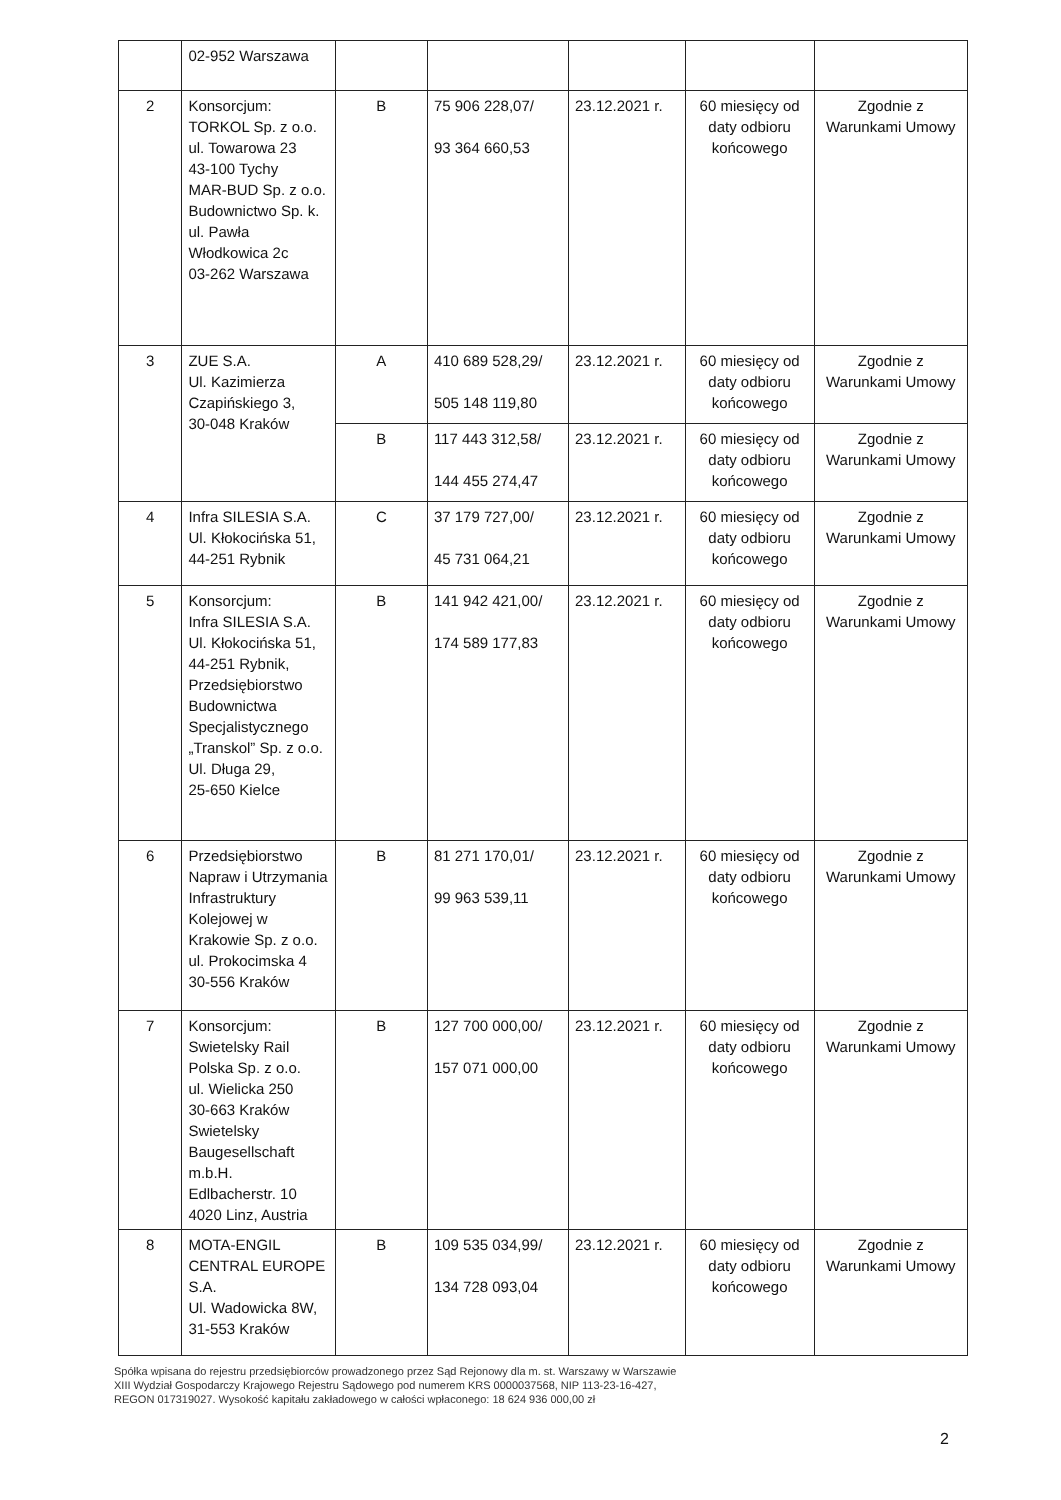| | 02-952 Warszawa | | | | | |
| 2 | Konsorcjum: TORKOL Sp. z o.o. ul. Towarowa 23 43-100 Tychy MAR-BUD Sp. z o.o. Budownictwo Sp. k. ul. Pawła Włodkowica 2c 03-262 Warszawa | B | 75 906 228,07/ 93 364 660,53 | 23.12.2021 r. | 60 miesięcy od daty odbioru końcowego | Zgodnie z Warunkami Umowy |
| 3 | ZUE S.A. Ul. Kazimierza Czapińskiego 3, 30-048 Kraków | A | 410 689 528,29/ 505 148 119,80 | 23.12.2021 r. | 60 miesięcy od daty odbioru końcowego | Zgodnie z Warunkami Umowy |
| | | B | 117 443 312,58/ 144 455 274,47 | 23.12.2021 r. | 60 miesięcy od daty odbioru końcowego | Zgodnie z Warunkami Umowy |
| 4 | Infra SILESIA S.A. Ul. Kłokocińska 51, 44-251 Rybnik | C | 37 179 727,00/ 45 731 064,21 | 23.12.2021 r. | 60 miesięcy od daty odbioru końcowego | Zgodnie z Warunkami Umowy |
| 5 | Konsorcjum: Infra SILESIA S.A. Ul. Kłokocińska 51, 44-251 Rybnik, Przedsiębiorstwo Budownictwa Specjalistycznego „Transkol” Sp. z o.o. Ul. Długa 29, 25-650 Kielce | B | 141 942 421,00/ 174 589 177,83 | 23.12.2021 r. | 60 miesięcy od daty odbioru końcowego | Zgodnie z Warunkami Umowy |
| 6 | Przedsiębiorstwo Napraw i Utrzymania Infrastruktury Kolejowej w Krakowie Sp. z o.o. ul. Prokocimska 4 30-556 Kraków | B | 81 271 170,01/ 99 963 539,11 | 23.12.2021 r. | 60 miesięcy od daty odbioru końcowego | Zgodnie z Warunkami Umowy |
| 7 | Konsorcjum: Swietelsky Rail Polska Sp. z o.o. ul. Wielicka 250 30-663 Kraków Swietelsky Baugesellschaft m.b.H. Edlbacherstr. 10 4020 Linz, Austria | B | 127 700 000,00/ 157 071 000,00 | 23.12.2021 r. | 60 miesięcy od daty odbioru końcowego | Zgodnie z Warunkami Umowy |
| 8 | MOTA-ENGIL CENTRAL EUROPE S.A. Ul. Wadowicka 8W, 31-553 Kraków | B | 109 535 034,99/ 134 728 093,04 | 23.12.2021 r. | 60 miesięcy od daty odbioru końcowego | Zgodnie z Warunkami Umowy |
Spółka wpisana do rejestru przedsiębiorców prowadzonego przez Sąd Rejonowy dla m. st. Warszawy w Warszawie
XIII Wydział Gospodarczy Krajowego Rejestru Sądowego pod numerem KRS 0000037568, NIP 113-23-16-427,
REGON 017319027. Wysokość kapitału zakładowego w całości wpłaconego: 18 624 936 000,00 zł
2